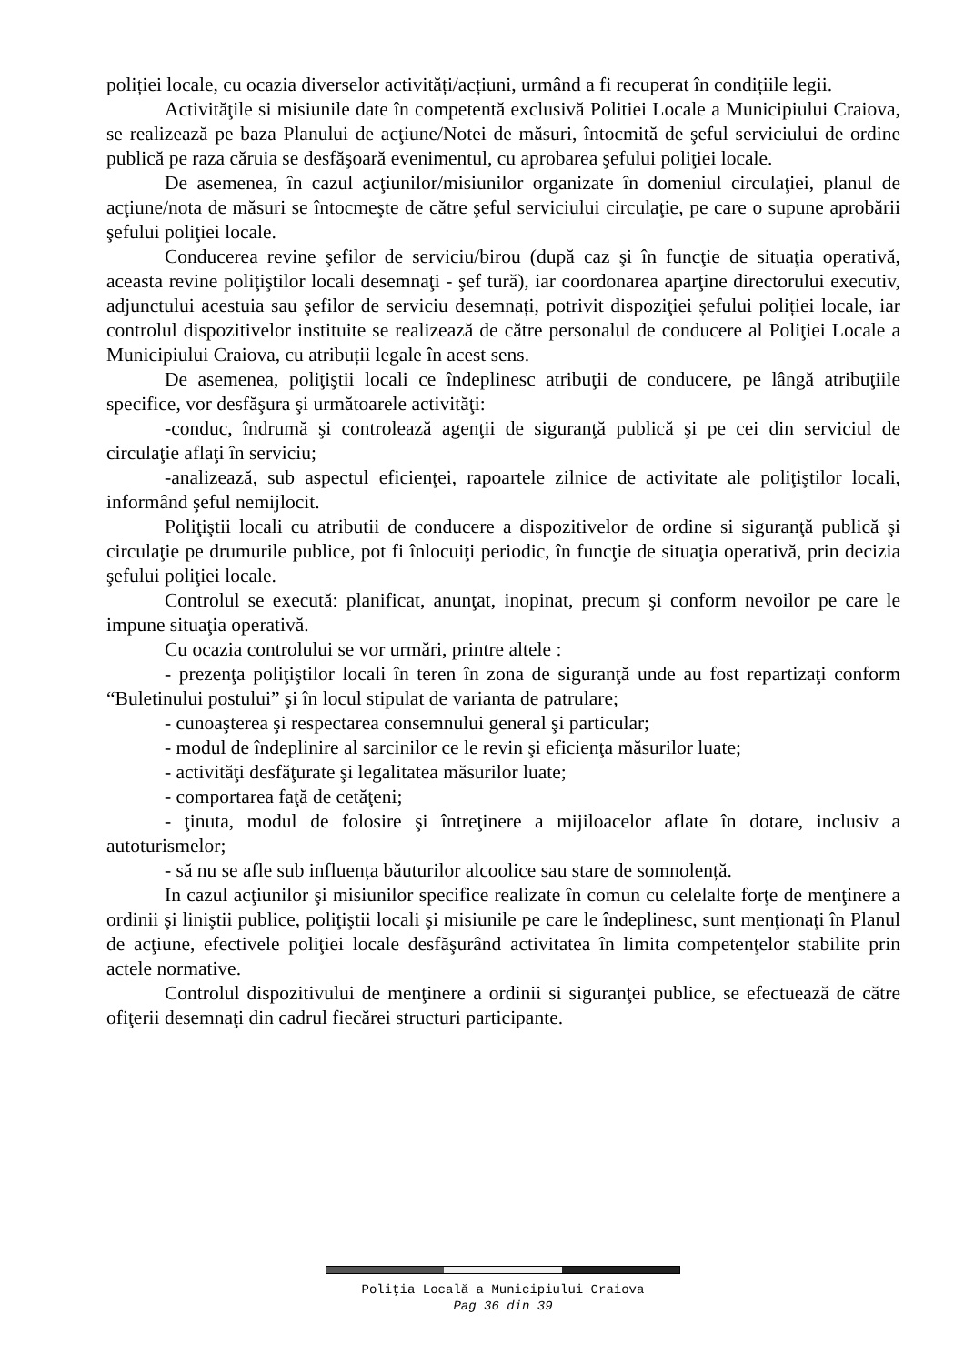poliției locale, cu ocazia diverselor activități/acțiuni, urmând a fi recuperat în condițiile legii.
Activităţile si misiunile date în competentă exclusivă Politiei Locale a Municipiului Craiova, se realizează pe baza Planului de acţiune/Notei de măsuri, întocmită de şeful serviciului de ordine publică pe raza căruia se desfăşoară evenimentul, cu aprobarea şefului poliţiei locale.
De asemenea, în cazul acţiunilor/misiunilor organizate în domeniul circulaţiei, planul de acţiune/nota de măsuri se întocmeşte de către şeful serviciului circulaţie, pe care o supune aprobării şefului poliţiei locale.
Conducerea revine şefilor de serviciu/birou (după caz şi în funcţie de situaţia operativă, aceasta revine poliţiştilor locali desemnaţi - şef tură), iar coordonarea aparţine directorului executiv, adjunctului acestuia sau şefilor de serviciu desemnați, potrivit dispoziţiei șefului poliției locale, iar controlul dispozitivelor instituite se realizează de către personalul de conducere al Poliţiei Locale a Municipiului Craiova, cu atribuții legale în acest sens.
De asemenea, poliţiştii locali ce îndeplinesc atribuţii de conducere, pe lângă atribuţiile specifice, vor desfăşura şi următoarele activităţi:
-conduc, îndrumă şi controlează agenţii de siguranţă publică şi pe cei din serviciul de circulaţie aflaţi în serviciu;
-analizează, sub aspectul eficienţei, rapoartele zilnice de activitate ale poliţiştilor locali, informând şeful nemijlocit.
Poliţiştii locali cu atributii de conducere a dispozitivelor de ordine si siguranţă publică şi circulaţie pe drumurile publice, pot fi înlocuiţi periodic, în funcţie de situaţia operativă, prin decizia şefului poliţiei locale.
Controlul se execută: planificat, anunţat, inopinat, precum şi conform nevoilor pe care le impune situaţia operativă.
Cu ocazia controlului se vor urmări, printre altele :
- prezenţa poliţiştilor locali în teren în zona de siguranţă unde au fost repartizaţi conform “Buletinului postului” şi în locul stipulat de varianta de patrulare;
- cunoaşterea şi respectarea consemnului general şi particular;
- modul de îndeplinire al sarcinilor ce le revin şi eficienţa măsurilor luate;
- activităţi desfăţurate şi legalitatea măsurilor luate;
- comportarea faţă de cetăţeni;
- ţinuta, modul de folosire şi întreţinere a mijiloacelor aflate în dotare, inclusiv a autoturismelor;
- să nu se afle sub influența băuturilor alcoolice sau stare de somnolență.
In cazul acţiunilor şi misiunilor specifice realizate în comun cu celelalte forţe de menţinere a ordinii şi liniştii publice, poliţiştii locali şi misiunile pe care le îndeplinesc, sunt menţionaţi în Planul de acţiune, efectivele poliţiei locale desfăşurând activitatea în limita competenţelor stabilite prin actele normative.
Controlul dispozitivului de menţinere a ordinii si siguranţei publice, se efectuează de către ofiţerii desemnaţi din cadrul fiecărei structuri participante.
Poliţia Locală a Municipiului Craiova
Pag 36 din 39